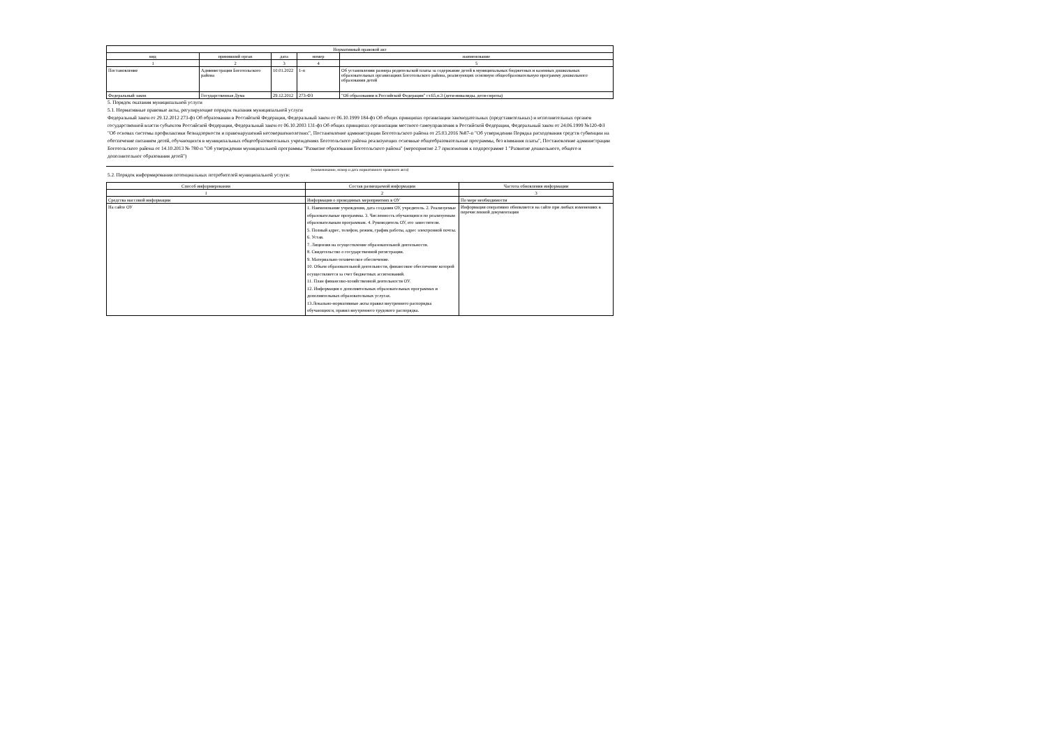| Нормативный правовой акт | | | | |
| --- | --- | --- | --- | --- |
| вид | принявший орган | дата | номер | наименование |
| 1 | 2 | 3 | 4 | 5 |
| Постановление | Администрация Боготольского района | 10.01.2022 | 1-п | Об установлении размера родительской платы за содержание детей в муниципальных бюджетных и казенных дошкольных образовательных организациях Боготольского района, реализующих основную общеобразовательную программу дошкольного образования детей |
| Федеральный закон | Государственная Дума | 29.12.2012 | 273-ФЗ | "Об образовании в Российской Федерации" ст.65,п.3 (дети-инвалиды, дети-сироты) |
5. Порядок оказания муниципальной услуги
5.1. Нормативные правовые акты, регулирующие порядок оказания муниципальной услуги
Федеральный закон от 29.12.2012 273-фз Об образовании в Российской Федерации, Федеральный закон от 06.10.1999 184-фз Об общих принципах организации законодательных (представительных) и исполнительных органов государственной власти субъектов Российской Федерации, Федеральный закон от 06.10.2003 131-фз Об общих принципах организации местного самоуправления в Российской Федерации, Федеральный закон от 24.06.1999 №120-ФЗ "Об основах системы профилактики безнадзорности и правонарушений несовершеннолетних", Постановление администрации Боготольского района от 25.03.2016 №87-п "Об утверждении Порядка расходования средств субвенции на обеспечение питанием детей, обучающихся в муниципальных общеобразовательных учреждениях Боготольского района реализующих основные общеобразовательные программы, без взимания платы", Постановление администрации Боготольского района от 14.10.2013 № 780-п "Об утверждении муниципальной программы "Развитие образования Боготольского района" (мероприятие 2.7 приложения к подпрограмме 1 "Развитие дошкольного, общего и дополнительног образования детей")
(наименование, номер и дата нормативного правового акта)
5.2. Порядок информирования потенциальных потребителей муниципальной услуги:
| Способ информирования | Состав размещаемой информации | Частота обновления информации |
| --- | --- | --- |
| 1 | 2 | 3 |
| Средства массовой информации | Информация о проводимых мероприятиях в ОУ | По мере необходимости |
| На сайте ОУ | 1. Наименование учреждения, дата создания ОУ, учредитель. 2. Реализуемые образовательные программы. 3. Численность обучающихся по реализуемым образовательным программам. 4. Руководитель ОУ, его заместители. 5. Полный адрес, телефон, режим, график работы, адрес электронной почты. 6. Устав. 7. Лицензия на осуществление образовательной деятельности. 8. Свидетельство о государственной регистрации. 9. Материально-техническое обеспечение. 10. Объем образовательной деятельности, финансовое обеспечение которой осуществляется за счет бюджетных ассигнований. 11. План финансово-хозяйственной деятельности ОУ. 12. Информация о дополнительных образовательных программах и дополнительных образовательных услугах. 13.Локально-нормативные акты правил внутреннего распорядка обучающихся, правил внутреннего трудового распорядка. | Информация оперативно обновляется на сайте при любых изменениях в перечисленной документации |